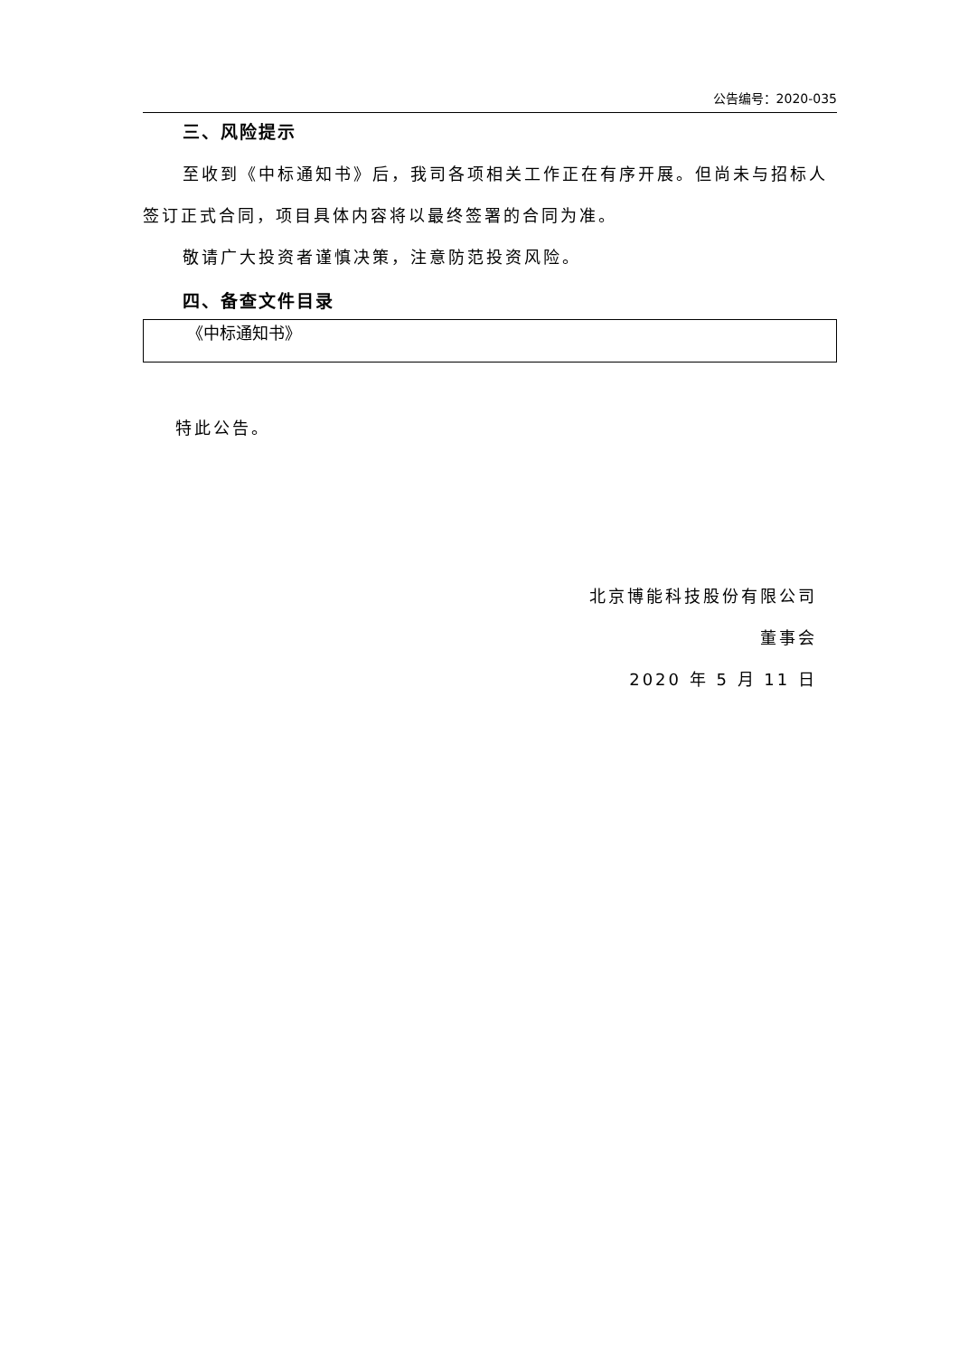公告编号：2020-035
三、风险提示
至收到《中标通知书》后，我司各项相关工作正在有序开展。但尚未与招标人签订正式合同，项目具体内容将以最终签署的合同为准。
敬请广大投资者谨慎决策，注意防范投资风险。
四、备查文件目录
《中标通知书》
特此公告。
北京博能科技股份有限公司
董事会
2020 年 5 月 11 日